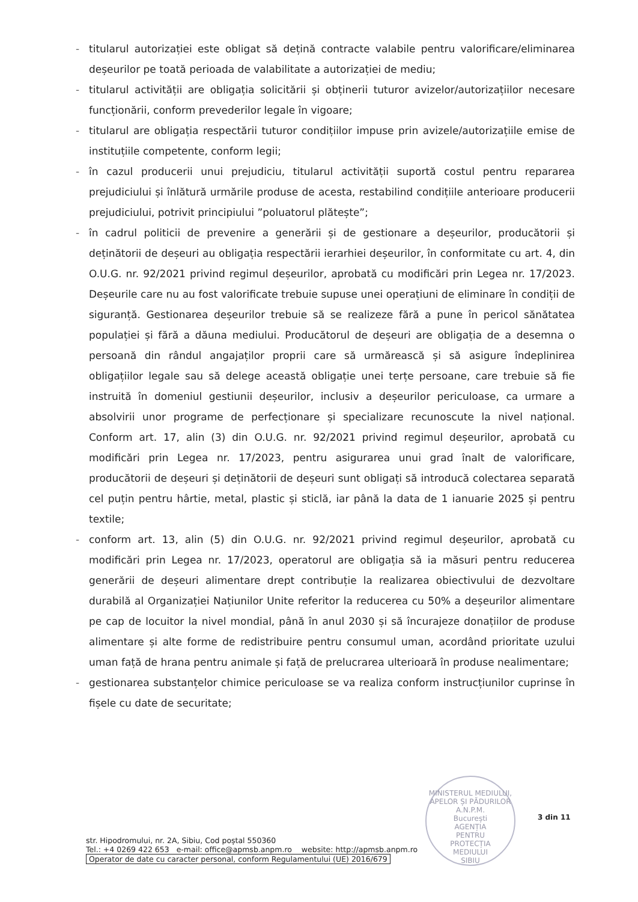- titularul autorizației este obligat să dețină contracte valabile pentru valorificare/eliminarea deșeurilor pe toată perioada de valabilitate a autorizației de mediu;
- titularul activității are obligația solicitării și obținerii tuturor avizelor/autorizațiilor necesare funcționării, conform prevederilor legale în vigoare;
- titularul are obligația respectării tuturor condițiilor impuse prin avizele/autorizațiile emise de instituțiile competente, conform legii;
- în cazul producerii unui prejudiciu, titularul activității suportă costul pentru repararea prejudiciului și înlătură urmările produse de acesta, restabilind condițiile anterioare producerii prejudiciului, potrivit principiului ”poluatorul plătește”;
- în cadrul politicii de prevenire a generării și de gestionare a deșeurilor, producătorii și deținătorii de deșeuri au obligația respectării ierarhiei deșeurilor, în conformitate cu art. 4, din O.U.G. nr. 92/2021 privind regimul deșeurilor, aprobată cu modificări prin Legea nr. 17/2023. Deșeurile care nu au fost valorificate trebuie supuse unei operațiuni de eliminare în condiții de siguranță. Gestionarea deșeurilor trebuie să se realizeze fără a pune în pericol sănătatea populației și fără a dăuna mediului. Producătorul de deșeuri are obligația de a desemna o persoană din rândul angajaților proprii care să urmărească și să asigure îndeplinirea obligațiilor legale sau să delege această obligație unei terțe persoane, care trebuie să fie instruită în domeniul gestiunii deșeurilor, inclusiv a deșeurilor periculoase, ca urmare a absolvirii unor programe de perfecționare și specializare recunoscute la nivel național. Conform art. 17, alin (3) din O.U.G. nr. 92/2021 privind regimul deșeurilor, aprobată cu modificări prin Legea nr. 17/2023, pentru asigurarea unui grad înalt de valorificare, producătorii de deșeuri și deținătorii de deșeuri sunt obligați să introducă colectarea separată cel puțin pentru hârtie, metal, plastic și sticlă, iar până la data de 1 ianuarie 2025 și pentru textile;
- conform art. 13, alin (5) din O.U.G. nr. 92/2021 privind regimul deșeurilor, aprobată cu modificări prin Legea nr. 17/2023, operatorul are obligația să ia măsuri pentru reducerea generării de deșeuri alimentare drept contribuție la realizarea obiectivului de dezvoltare durabilă al Organizației Națiunilor Unite referitor la reducerea cu 50% a deșeurilor alimentare pe cap de locuitor la nivel mondial, până în anul 2030 și să încurajeze donațiilor de produse alimentare și alte forme de redistribuire pentru consumul uman, acordând prioritate uzului uman față de hrana pentru animale și față de prelucrarea ulterioară în produse nealimentare;
- gestionarea substanțelor chimice periculoase se va realiza conform instrucțiunilor cuprinse în fișele cu date de securitate;
MINISTERUL MEDIULUI, APELOR ȘI PĂDURILOR
A.N.P.M.
București
AGENȚIA
PENTRU
PROTECȚIA
MEDIULUI
SIBIU
3 din 11
str. Hipodromului, nr. 2A, Sibiu, Cod poștal 550360
Tel.: +4 0269 422 653 e-mail: office@apmsb.anpm.ro website: http://apmsb.anpm.ro
Operator de date cu caracter personal, conform Regulamentului (UE) 2016/679